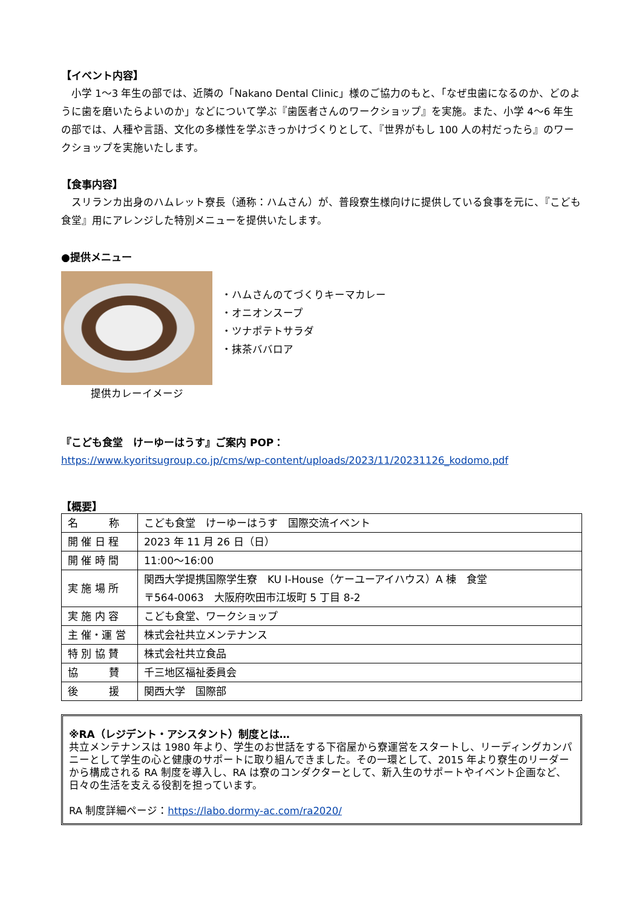【イベント内容】
　小学 1～3 年生の部では、近隣の「Nakano Dental Clinic」様のご協力のもと、「なぜ虫歯になるのか、どのように歯を磨いたらよいのか」などについて学ぶ『歯医者さんのワークショップ』を実施。また、小学 4～6 年生の部では、人種や言語、文化の多様性を学ぶきっかけづくりとして、『世界がもし 100 人の村だったら』のワークショップを実施いたします。
【食事内容】
　スリランカ出身のハムレット寮長（通称：ハムさん）が、普段寮生様向けに提供している食事を元に、『こども食堂』用にアレンジした特別メニューを提供いたします。
●提供メニュー
提供カレーイメージ
・ハムさんのてづくりキーマカレー
・オニオンスープ
・ツナポテトサラダ
・抹茶ババロア
『こども食堂　けーゆーはうす』ご案内 POP：
https://www.kyoritsugroup.co.jp/cms/wp-content/uploads/2023/11/20231126_kodomo.pdf
【概要】
| 名 称 | こども食堂 けーゆーはうす 国際交流イベント |
| 開 催 日 程 | 2023 年 11 月 26 日（日） |
| 開 催 時 間 | 11:00～16:00 |
| 実 施 場 所 | 関西大学提携国際学生寮 KU I-House（ケーユーアイハウス）A 棟 食堂 〒564-0063 大阪府吹田市江坂町 5 丁目 8-2 |
| 実 施 内 容 | こども食堂、ワークショップ |
| 主 催・運 営 | 株式会社共立メンテナンス |
| 特 別 協 賛 | 株式会社共立食品 |
| 協 賛 | 千三地区福祉委員会 |
| 後 援 | 関西大学 国際部 |
※RA（レジデント・アシスタント）制度とは…
共立メンテナンスは 1980 年より、学生のお世話をする下宿屋から寮運営をスタートし、リーディングカンパニーとして学生の心と健康のサポートに取り組んできました。その一環として、2015 年より寮生のリーダーから構成される RA 制度を導入し、RA は寮のコンダクターとして、新入生のサポートやイベント企画など、日々の生活を支える役割を担っています。
RA 制度詳細ページ：https://labo.dormy-ac.com/ra2020/